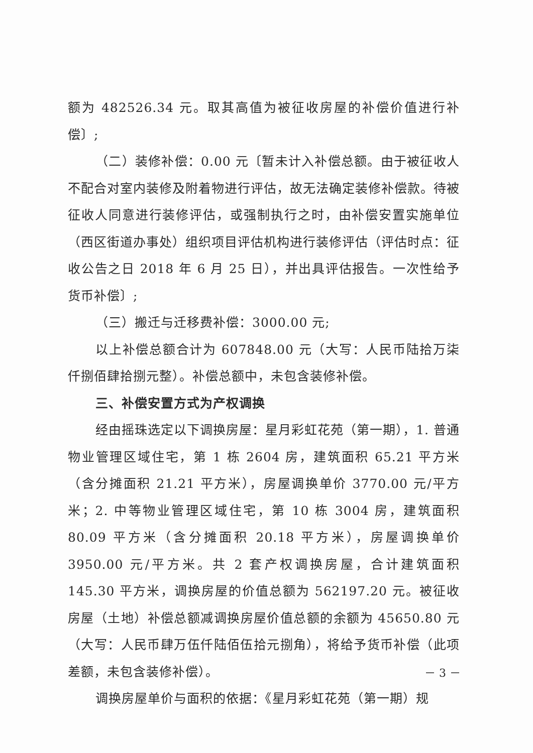额为 482526.34 元。取其高值为被征收房屋的补偿价值进行补偿〕;
（二）装修补偿：0.00 元〔暂未计入补偿总额。由于被征收人不配合对室内装修及附着物进行评估，故无法确定装修补偿款。待被征收人同意进行装修评估，或强制执行之时，由补偿安置实施单位（西区街道办事处）组织项目评估机构进行装修评估（评估时点：征收公告之日 2018 年 6 月 25 日），并出具评估报告。一次性给予货币补偿〕;
（三）搬迁与迁移费补偿：3000.00 元;
以上补偿总额合计为 607848.00 元（大写：人民币陆拾万柒仟捌佰肆拾捌元整）。补偿总额中，未包含装修补偿。
三、补偿安置方式为产权调换
经由摇珠选定以下调换房屋：星月彩虹花苑（第一期），1. 普通物业管理区域住宅，第 1 栋 2604 房，建筑面积 65.21 平方米（含分摊面积 21.21 平方米），房屋调换单价 3770.00 元/平方米；2. 中等物业管理区域住宅，第 10 栋 3004 房，建筑面积 80.09 平方米（含分摊面积 20.18 平方米），房屋调换单价 3950.00 元/平方米。共 2 套产权调换房屋，合计建筑面积 145.30 平方米，调换房屋的价值总额为 562197.20 元。被征收房屋（土地）补偿总额减调换房屋价值总额的余额为 45650.80 元（大写：人民币肆万伍仟陆佰伍拾元捌角），将给予货币补偿（此项差额，未包含装修补偿）。
调换房屋单价与面积的依据：《星月彩虹花苑（第一期）规
－ 3 －